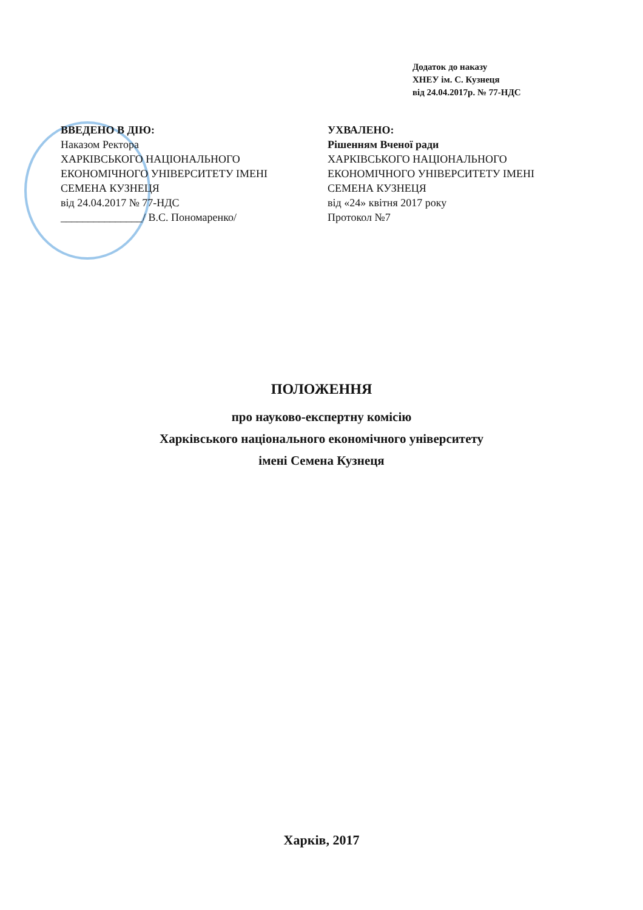Додаток до наказу
ХНЕУ ім. С. Кузнеця
від 24.04.2017р. № 77-НДС
ВВЕДЕНО В ДІЮ:
Наказом Ректора
ХАРКІВСЬКОГО НАЦІОНАЛЬНОГО
ЕКОНОМІЧНОГО УНІВЕРСИТЕТУ ІМЕНІ
СЕМЕНА КУЗНЕЦЯ
від 24.04.2017 № 77-НДС
_______________/ В.С. Пономаренко/
УХВАЛЕНО:
Рішенням Вченої ради
ХАРКІВСЬКОГО НАЦІОНАЛЬНОГО
ЕКОНОМІЧНОГО УНІВЕРСИТЕТУ ІМЕНІ
СЕМЕНА КУЗНЕЦЯ
від «24» квітня 2017 року
Протокол №7
ПОЛОЖЕННЯ
про науково-експертну комісію
Харківського національного економічного університету
імені Семена Кузнеця
Харків, 2017